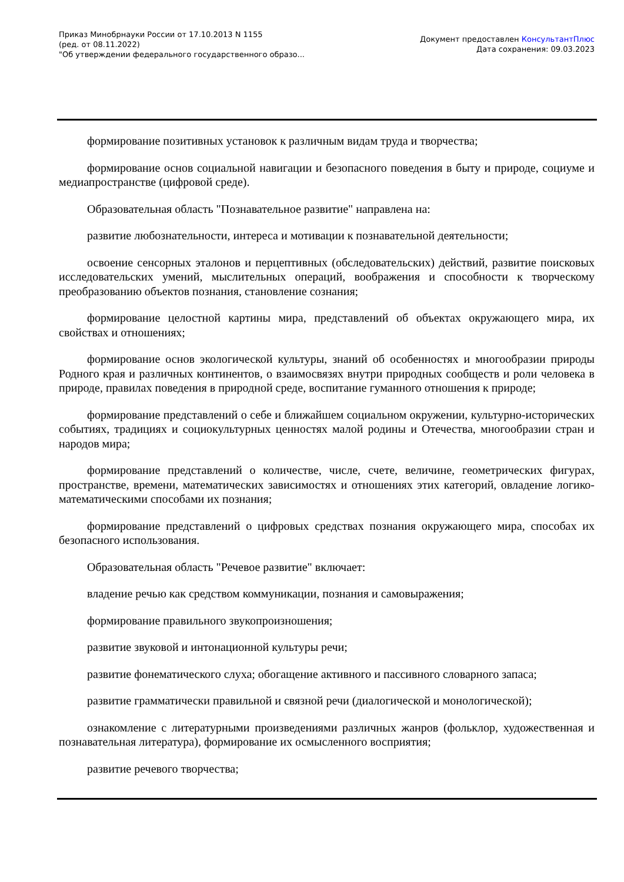Приказ Минобрнауки России от 17.10.2013 N 1155
(ред. от 08.11.2022)
"Об утверждении федерального государственного образо...
Документ предоставлен КонсультантПлюс
Дата сохранения: 09.03.2023
формирование позитивных установок к различным видам труда и творчества;
формирование основ социальной навигации и безопасного поведения в быту и природе, социуме и медиапространстве (цифровой среде).
Образовательная область "Познавательное развитие" направлена на:
развитие любознательности, интереса и мотивации к познавательной деятельности;
освоение сенсорных эталонов и перцептивных (обследовательских) действий, развитие поисковых исследовательских умений, мыслительных операций, воображения и способности к творческому преобразованию объектов познания, становление сознания;
формирование целостной картины мира, представлений об объектах окружающего мира, их свойствах и отношениях;
формирование основ экологической культуры, знаний об особенностях и многообразии природы Родного края и различных континентов, о взаимосвязях внутри природных сообществ и роли человека в природе, правилах поведения в природной среде, воспитание гуманного отношения к природе;
формирование представлений о себе и ближайшем социальном окружении, культурно-исторических событиях, традициях и социокультурных ценностях малой родины и Отечества, многообразии стран и народов мира;
формирование представлений о количестве, числе, счете, величине, геометрических фигурах, пространстве, времени, математических зависимостях и отношениях этих категорий, овладение логико-математическими способами их познания;
формирование представлений о цифровых средствах познания окружающего мира, способах их безопасного использования.
Образовательная область "Речевое развитие" включает:
владение речью как средством коммуникации, познания и самовыражения;
формирование правильного звукопроизношения;
развитие звуковой и интонационной культуры речи;
развитие фонематического слуха; обогащение активного и пассивного словарного запаса;
развитие грамматически правильной и связной речи (диалогической и монологической);
ознакомление с литературными произведениями различных жанров (фольклор, художественная и познавательная литература), формирование их осмысленного восприятия;
развитие речевого творчества;